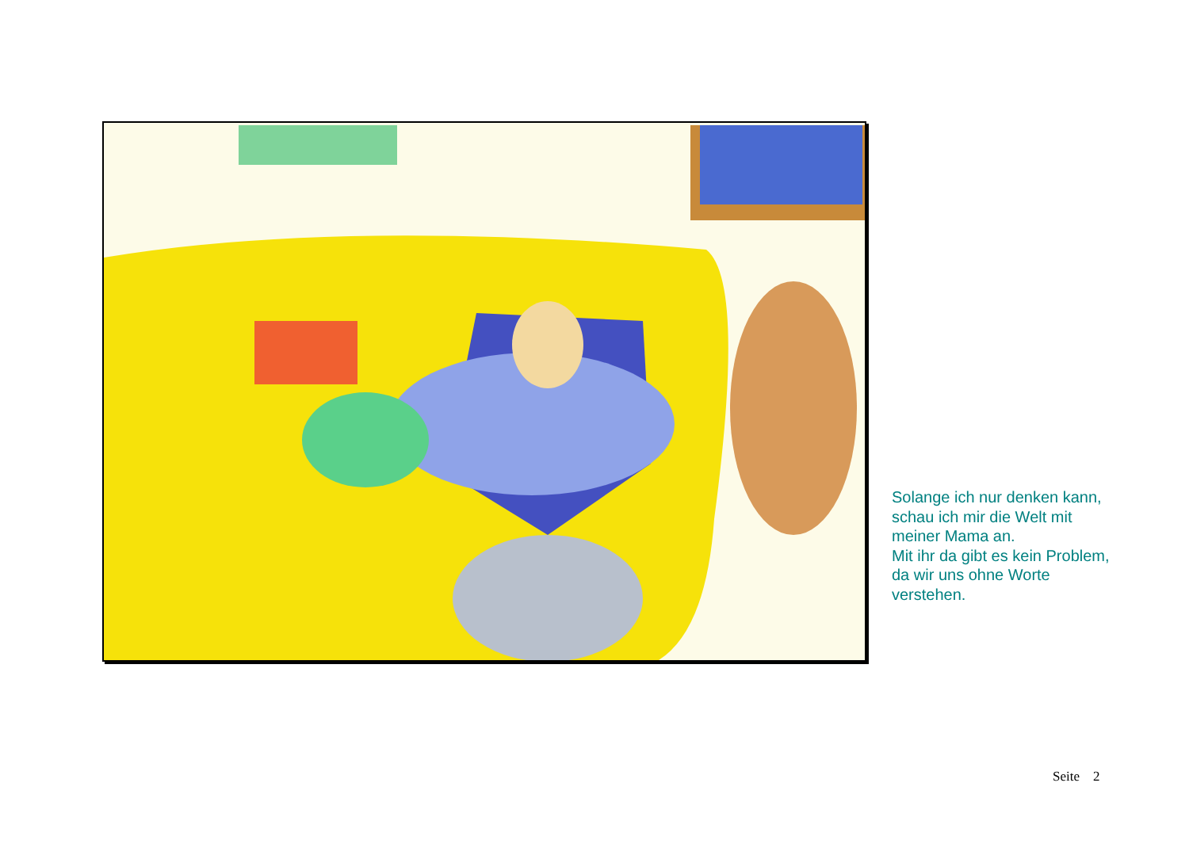Solange ich nur denken kann, schau ich mir die Welt mit meiner Mama an.
Mit ihr da gibt es kein Problem, da wir uns ohne Worte verstehen.
Seite 2